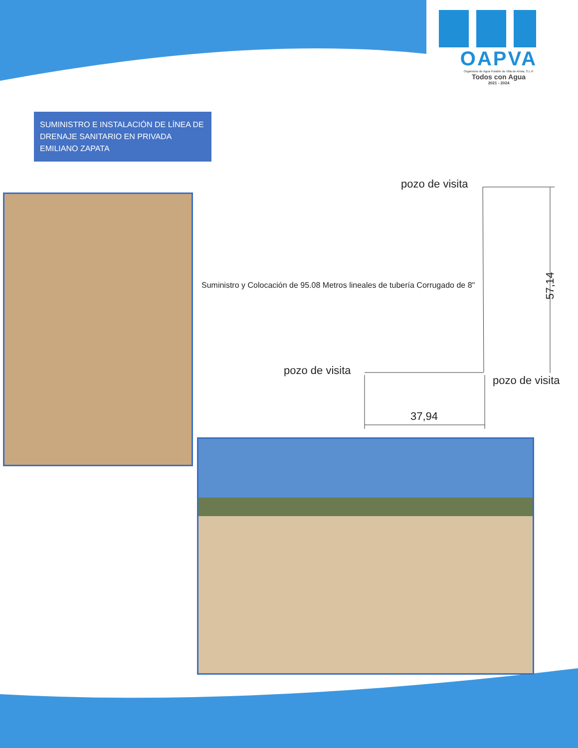OAPVA
Organismo de Agua Potable de Villa de Arista, S.L.P.
Todos con Agua
2021 - 2024
SUMINISTRO E INSTALACIÓN DE LÍNEA DE DRENAJE SANITARIO EN PRIVADA EMILIANO ZAPATA
pozo de visita
Suministro y Colocación de 95.08 Metros lineales de tubería Corrugado de 8"
57,14
pozo de visita
pozo de visita
37,94